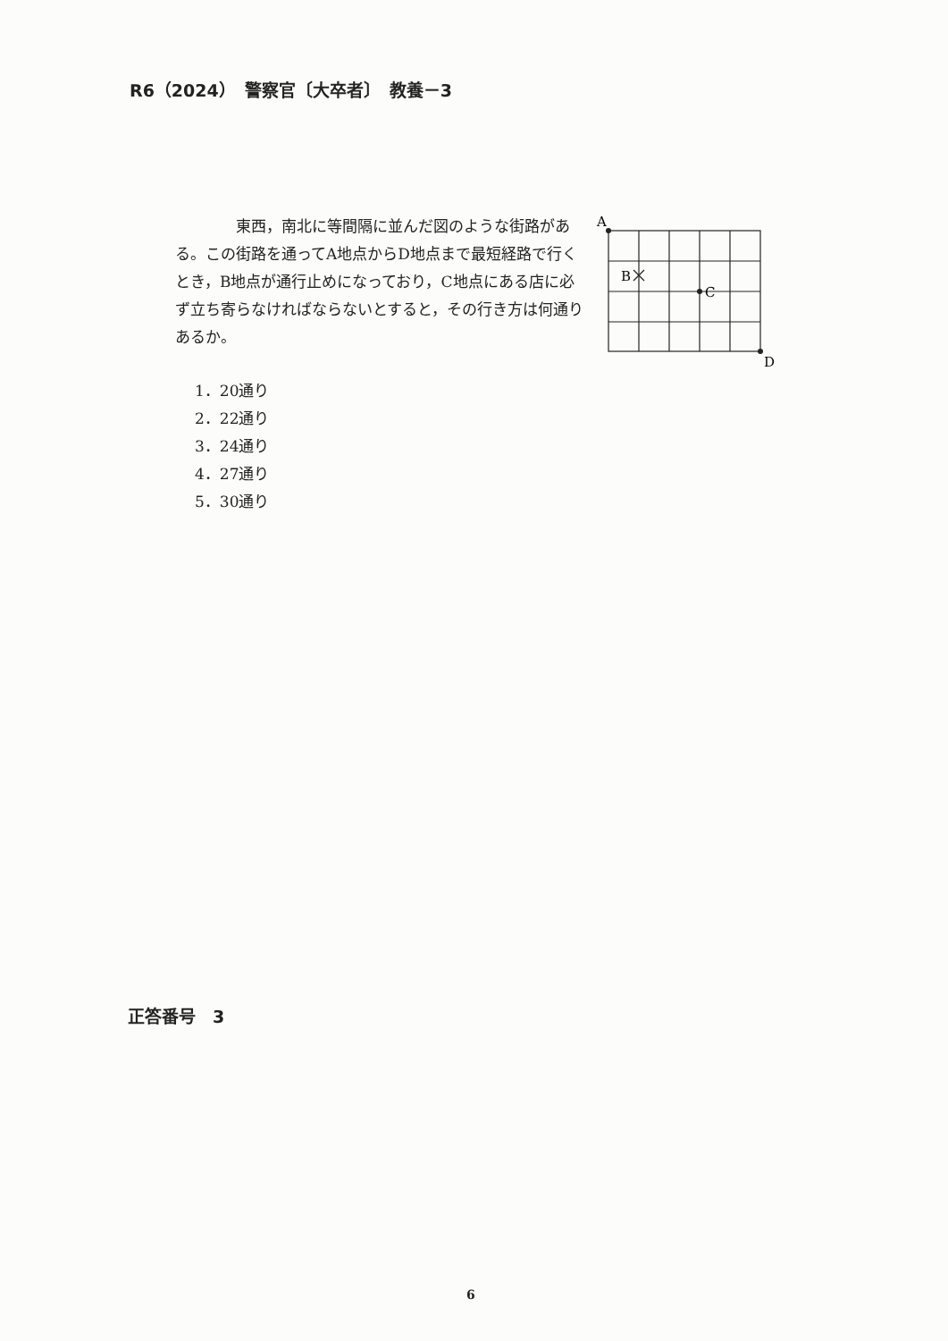R6（2024）　警察官〔大卒者〕　教養－3
　　　　東西，南北に等間隔に並んだ図のような街路がある。この街路を通ってA地点からD地点まで最短経路で行くとき，B地点が通行止めになっており，C地点にある店に必ず立ち寄らなければならないとすると，その行き方は何通りあるか。
A
B
C
D
1．20通り
2．22通り
3．24通り
4．27通り
5．30通り
正答番号　3
6